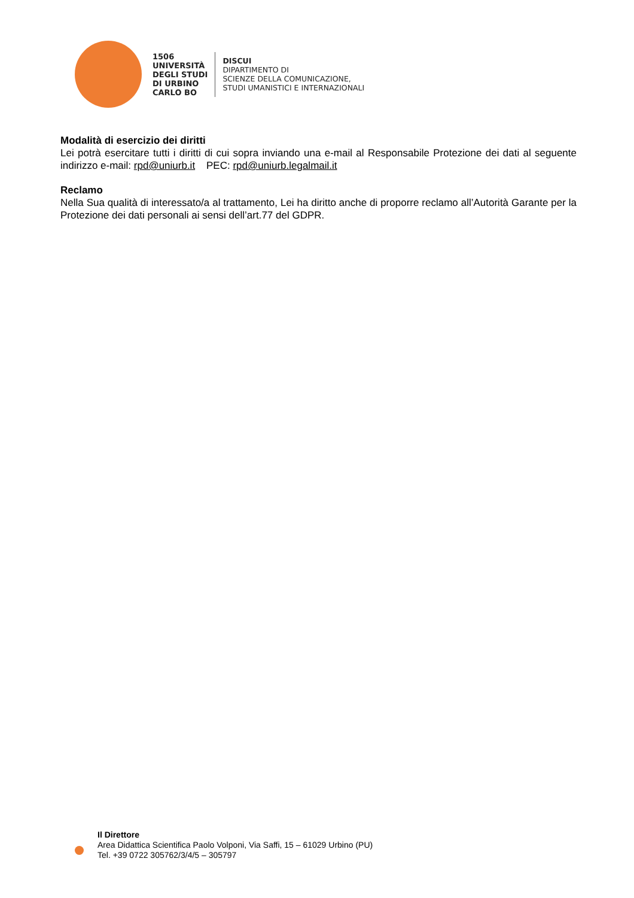1506
UNIVERSITÀ
DEGLI STUDI
DI URBINO
CARLO BO
DISCUI
DIPARTIMENTO DI
SCIENZE DELLA COMUNICAZIONE,
STUDI UMANISTICI E INTERNAZIONALI
Modalità di esercizio dei diritti
Lei potrà esercitare tutti i diritti di cui sopra inviando una e-mail al Responsabile Protezione dei dati al seguente indirizzo e-mail: rpd@uniurb.it PEC: rpd@uniurb.legalmail.it
Reclamo
Nella Sua qualità di interessato/a al trattamento, Lei ha diritto anche di proporre reclamo all’Autorità Garante per la Protezione dei dati personali ai sensi dell’art.77 del GDPR.
Il Direttore
Area Didattica Scientifica Paolo Volponi, Via Saffi, 15 – 61029 Urbino (PU)
Tel. +39 0722 305762/3/4/5 – 305797